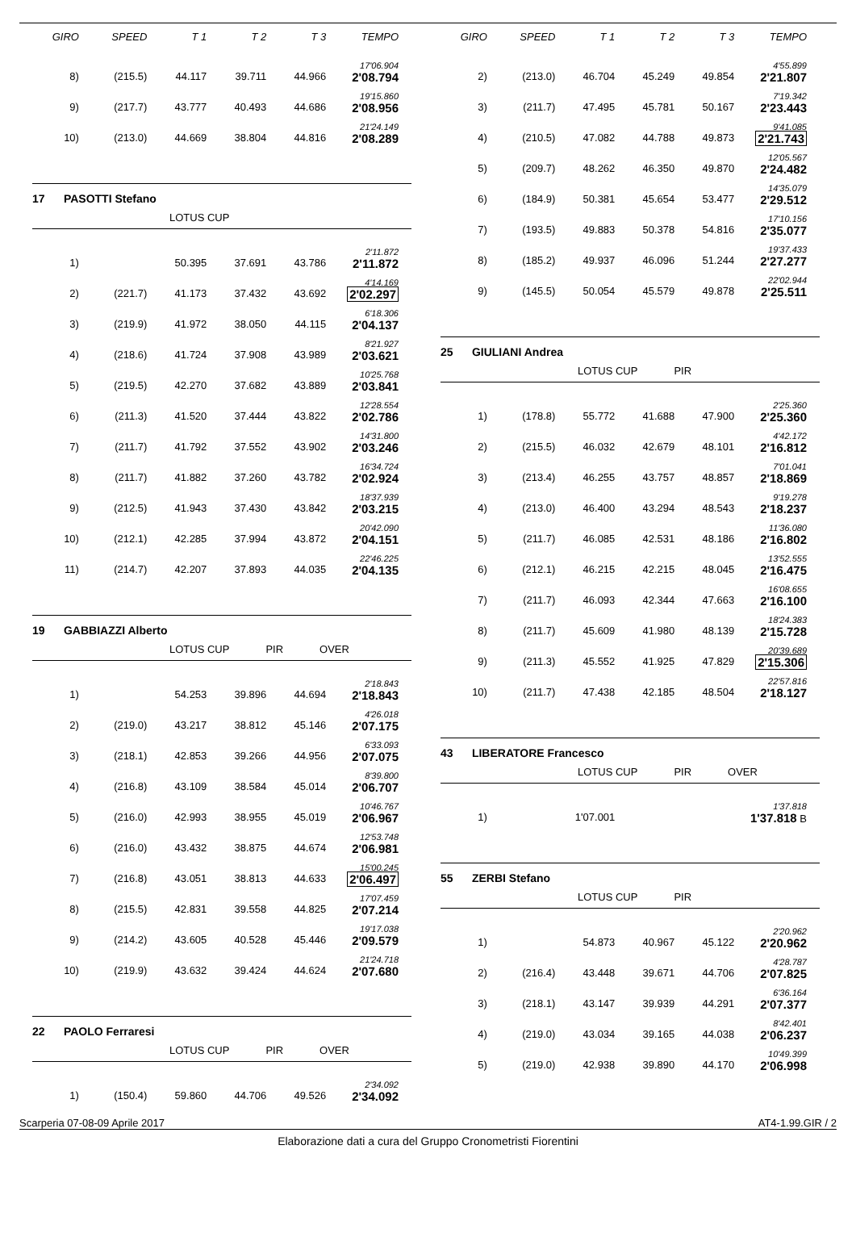| GIRO | SPEED | T 1 | T 2 | T 3 | TEMPO |
| --- | --- | --- | --- | --- | --- |
| 17'06.904 | | | | | |
| 8) | (215.5) | 44.117 | 39.711 | 44.966 | 2'08.794 |
| 19'15.860 | | | | | |
| 9) | (217.7) | 43.777 | 40.493 | 44.686 | 2'08.956 |
| 21'24.149 | | | | | |
| 10) | (213.0) | 44.669 | 38.804 | 44.816 | 2'08.289 |
17 PASOTTI Stefano
LOTUS CUP
| 2'11.872 | | | | | |
| 1) | | 50.395 | 37.691 | 43.786 | 2'11.872 |
| 4'14.169 | | | | | |
| 2) | (221.7) | 41.173 | 37.432 | 43.692 | 2'02.297 |
| 6'18.306 | | | | | |
| 3) | (219.9) | 41.972 | 38.050 | 44.115 | 2'04.137 |
| 8'21.927 | | | | | |
| 4) | (218.6) | 41.724 | 37.908 | 43.989 | 2'03.621 |
| 10'25.768 | | | | | |
| 5) | (219.5) | 42.270 | 37.682 | 43.889 | 2'03.841 |
| 12'28.554 | | | | | |
| 6) | (211.3) | 41.520 | 37.444 | 43.822 | 2'02.786 |
| 14'31.800 | | | | | |
| 7) | (211.7) | 41.792 | 37.552 | 43.902 | 2'03.246 |
| 16'34.724 | | | | | |
| 8) | (211.7) | 41.882 | 37.260 | 43.782 | 2'02.924 |
| 18'37.939 | | | | | |
| 9) | (212.5) | 41.943 | 37.430 | 43.842 | 2'03.215 |
| 20'42.090 | | | | | |
| 10) | (212.1) | 42.285 | 37.994 | 43.872 | 2'04.151 |
| 22'46.225 | | | | | |
| 11) | (214.7) | 42.207 | 37.893 | 44.035 | 2'04.135 |
19 GABBIAZZI Alberto
LOTUS CUP PIR OVER
| 2'18.843 | | | | | |
| 1) | | 54.253 | 39.896 | 44.694 | 2'18.843 |
| 4'26.018 | | | | | |
| 2) | (219.0) | 43.217 | 38.812 | 45.146 | 2'07.175 |
| 6'33.093 | | | | | |
| 3) | (218.1) | 42.853 | 39.266 | 44.956 | 2'07.075 |
| 8'39.800 | | | | | |
| 4) | (216.8) | 43.109 | 38.584 | 45.014 | 2'06.707 |
| 10'46.767 | | | | | |
| 5) | (216.0) | 42.993 | 38.955 | 45.019 | 2'06.967 |
| 12'53.748 | | | | | |
| 6) | (216.0) | 43.432 | 38.875 | 44.674 | 2'06.981 |
| 15'00.245 | | | | | |
| 7) | (216.8) | 43.051 | 38.813 | 44.633 | 2'06.497 |
| 17'07.459 | | | | | |
| 8) | (215.5) | 42.831 | 39.558 | 44.825 | 2'07.214 |
| 19'17.038 | | | | | |
| 9) | (214.2) | 43.605 | 40.528 | 45.446 | 2'09.579 |
| 21'24.718 | | | | | |
| 10) | (219.9) | 43.632 | 39.424 | 44.624 | 2'07.680 |
22 PAOLO Ferraresi
LOTUS CUP PIR OVER
| 2'34.092 | | | | | |
| 1) | (150.4) | 59.860 | 44.706 | 49.526 | 2'34.092 |
| GIRO | SPEED | T 1 | T 2 | T 3 | TEMPO |
| --- | --- | --- | --- | --- | --- |
| 4'55.899 | | | | | |
| 2) | (213.0) | 46.704 | 45.249 | 49.854 | 2'21.807 |
| 7'19.342 | | | | | |
| 3) | (211.7) | 47.495 | 45.781 | 50.167 | 2'23.443 |
| 9'41.085 | | | | | |
| 4) | (210.5) | 47.082 | 44.788 | 49.873 | 2'21.743 |
| 12'05.567 | | | | | |
| 5) | (209.7) | 48.262 | 46.350 | 49.870 | 2'24.482 |
| 14'35.079 | | | | | |
| 6) | (184.9) | 50.381 | 45.654 | 53.477 | 2'29.512 |
| 17'10.156 | | | | | |
| 7) | (193.5) | 49.883 | 50.378 | 54.816 | 2'35.077 |
| 19'37.433 | | | | | |
| 8) | (185.2) | 49.937 | 46.096 | 51.244 | 2'27.277 |
| 22'02.944 | | | | | |
| 9) | (145.5) | 50.054 | 45.579 | 49.878 | 2'25.511 |
25 GIULIANI Andrea
LOTUS CUP PIR
| 2'25.360 | | | | | |
| 1) | (178.8) | 55.772 | 41.688 | 47.900 | 2'25.360 |
| 4'42.172 | | | | | |
| 2) | (215.5) | 46.032 | 42.679 | 48.101 | 2'16.812 |
| 7'01.041 | | | | | |
| 3) | (213.4) | 46.255 | 43.757 | 48.857 | 2'18.869 |
| 9'19.278 | | | | | |
| 4) | (213.0) | 46.400 | 43.294 | 48.543 | 2'18.237 |
| 11'36.080 | | | | | |
| 5) | (211.7) | 46.085 | 42.531 | 48.186 | 2'16.802 |
| 13'52.555 | | | | | |
| 6) | (212.1) | 46.215 | 42.215 | 48.045 | 2'16.475 |
| 16'08.655 | | | | | |
| 7) | (211.7) | 46.093 | 42.344 | 47.663 | 2'16.100 |
| 18'24.383 | | | | | |
| 8) | (211.7) | 45.609 | 41.980 | 48.139 | 2'15.728 |
| 20'39.689 | | | | | |
| 9) | (211.3) | 45.552 | 41.925 | 47.829 | 2'15.306 |
| 22'57.816 | | | | | |
| 10) | (211.7) | 47.438 | 42.185 | 48.504 | 2'18.127 |
43 LIBERATORE Francesco
LOTUS CUP PIR OVER
| 1'37.818 | | | | | |
| 1) | | 1'07.001 | | | 1'37.818 B |
55 ZERBI Stefano
LOTUS CUP PIR
| 2'20.962 | | | | | |
| 1) | | 54.873 | 40.967 | 45.122 | 2'20.962 |
| 4'28.787 | | | | | |
| 2) | (216.4) | 43.448 | 39.671 | 44.706 | 2'07.825 |
| 6'36.164 | | | | | |
| 3) | (218.1) | 43.147 | 39.939 | 44.291 | 2'07.377 |
| 8'42.401 | | | | | |
| 4) | (219.0) | 43.034 | 39.165 | 44.038 | 2'06.237 |
| 10'49.399 | | | | | |
| 5) | (219.0) | 42.938 | 39.890 | 44.170 | 2'06.998 |
Scarperia 07-08-09 Aprile 2017 AT4-1.99.GIR / 2
Elaborazione dati a cura del Gruppo Cronometristi Fiorentini